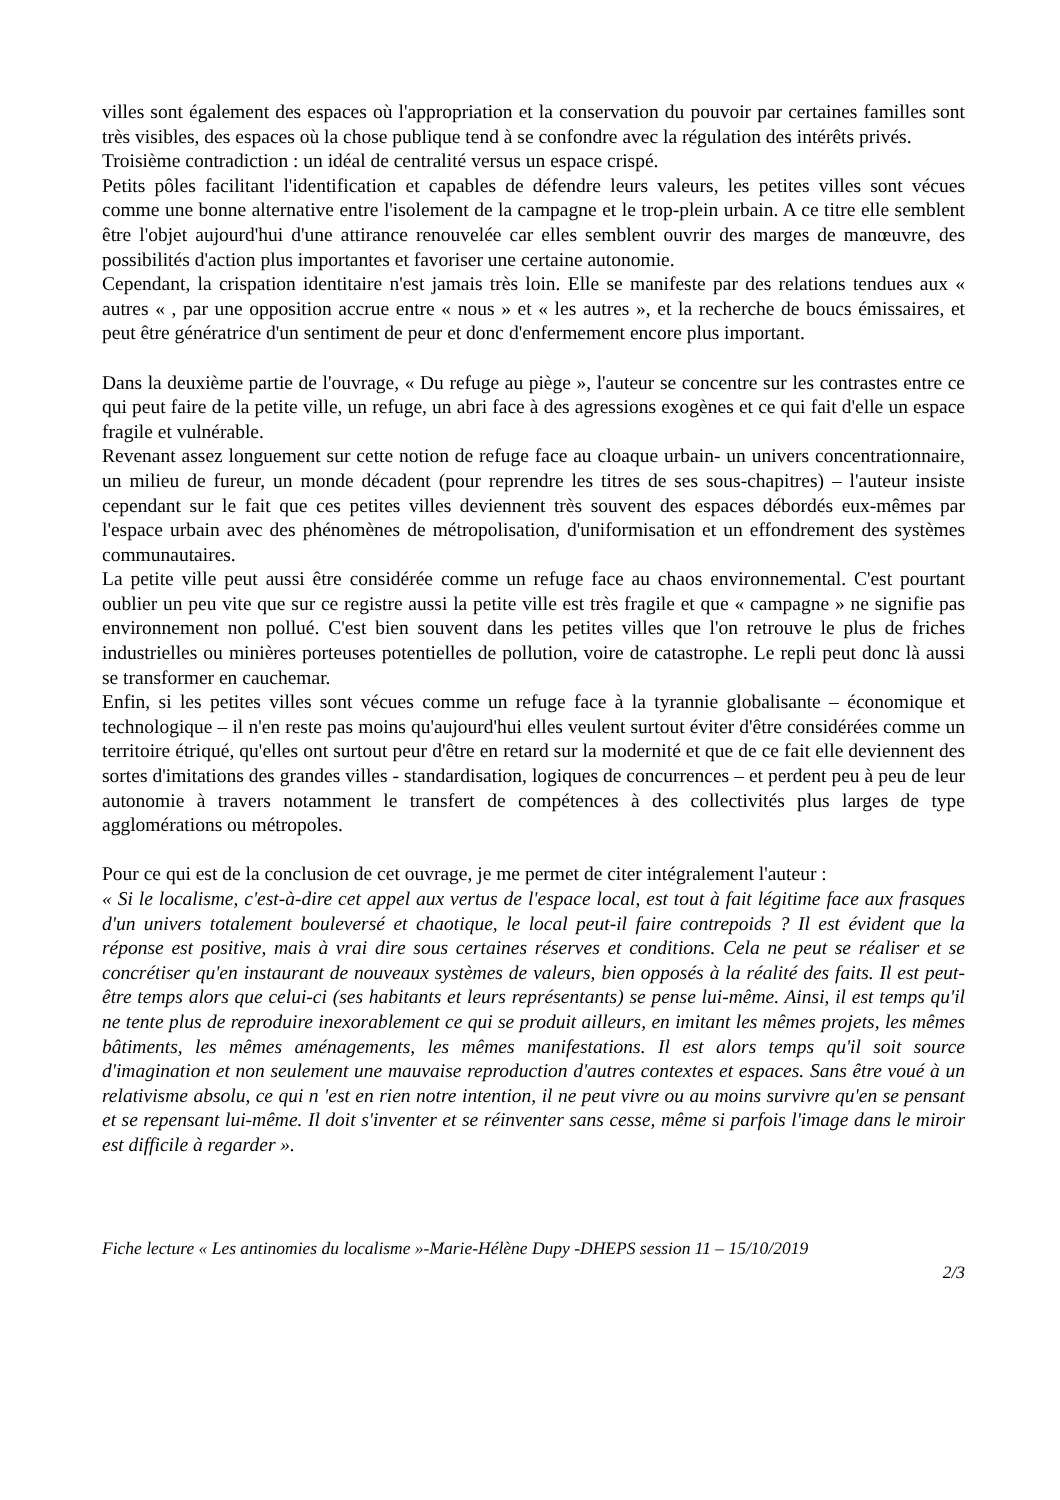villes sont également des espaces où l'appropriation et la conservation du pouvoir par certaines familles sont très visibles, des espaces où la chose publique tend à se confondre avec la régulation des intérêts privés.
Troisième contradiction : un idéal de centralité versus un espace crispé.
Petits pôles facilitant l'identification et capables de défendre leurs valeurs, les petites villes sont vécues comme une bonne alternative entre l'isolement de la campagne et le trop-plein urbain. A ce titre elle semblent être l'objet aujourd'hui d'une attirance renouvelée car elles semblent ouvrir des marges de manœuvre, des possibilités d'action plus importantes et favoriser une certaine autonomie.
Cependant, la crispation identitaire n'est jamais très loin. Elle se manifeste par des relations tendues aux « autres « , par une opposition accrue entre « nous » et « les autres », et la recherche de boucs émissaires, et peut être génératrice d'un sentiment de peur et donc d'enfermement encore plus important.
Dans la deuxième partie de l'ouvrage, « Du refuge au piège », l'auteur se concentre sur les contrastes entre ce qui peut faire de la petite ville, un refuge, un abri face à des agressions exogènes et ce qui fait d'elle un espace fragile et vulnérable.
Revenant assez longuement sur cette notion de refuge face au cloaque urbain- un univers concentrationnaire, un milieu de fureur, un monde décadent (pour reprendre les titres de ses sous-chapitres) – l'auteur insiste cependant sur le fait que ces petites villes deviennent très souvent des espaces débordés eux-mêmes par l'espace urbain avec des phénomènes de métropolisation, d'uniformisation et un effondrement des systèmes communautaires.
La petite ville peut aussi être considérée comme un refuge face au chaos environnemental. C'est pourtant oublier un peu vite que sur ce registre aussi la petite ville est très fragile et que « campagne » ne signifie pas environnement non pollué. C'est bien souvent dans les petites villes que l'on retrouve le plus de friches industrielles ou minières porteuses potentielles de pollution, voire de catastrophe. Le repli peut donc là aussi se transformer en cauchemar.
Enfin, si les petites villes sont vécues comme un refuge face à la tyrannie globalisante – économique et technologique – il n'en reste pas moins qu'aujourd'hui elles veulent surtout éviter d'être considérées comme un territoire étriqué, qu'elles ont surtout peur d'être en retard sur la modernité et que de ce fait elle deviennent des sortes d'imitations des grandes villes - standardisation, logiques de concurrences – et perdent peu à peu de leur autonomie à travers notamment le transfert de compétences à des collectivités plus larges de type agglomérations ou métropoles.
Pour ce qui est de la conclusion de cet ouvrage, je me permet de citer intégralement l'auteur :
« Si le localisme, c'est-à-dire cet appel aux vertus de l'espace local, est tout à fait légitime face aux frasques d'un univers totalement bouleversé et chaotique, le local peut-il faire contrepoids ? Il est évident que la réponse est positive, mais à vrai dire sous certaines réserves et conditions. Cela ne peut se réaliser et se concrétiser qu'en instaurant de nouveaux systèmes de valeurs, bien opposés à la réalité des faits. Il est peut-être temps alors que celui-ci (ses habitants et leurs représentants) se pense lui-même. Ainsi, il est temps qu'il ne tente plus de reproduire inexorablement ce qui se produit ailleurs, en imitant les mêmes projets, les mêmes bâtiments, les mêmes aménagements, les mêmes manifestations. Il est alors temps qu'il soit source d'imagination et non seulement une mauvaise reproduction d'autres contextes et espaces. Sans être voué à un relativisme absolu, ce qui n 'est en rien notre intention, il ne peut vivre ou au moins survivre qu'en se pensant et se repensant lui-même. Il doit s'inventer et se réinventer sans cesse, même si parfois l'image dans le miroir est difficile à regarder ».
Fiche lecture « Les antinomies du localisme »-Marie-Hélène Dupy -DHEPS session 11 – 15/10/2019
2/3